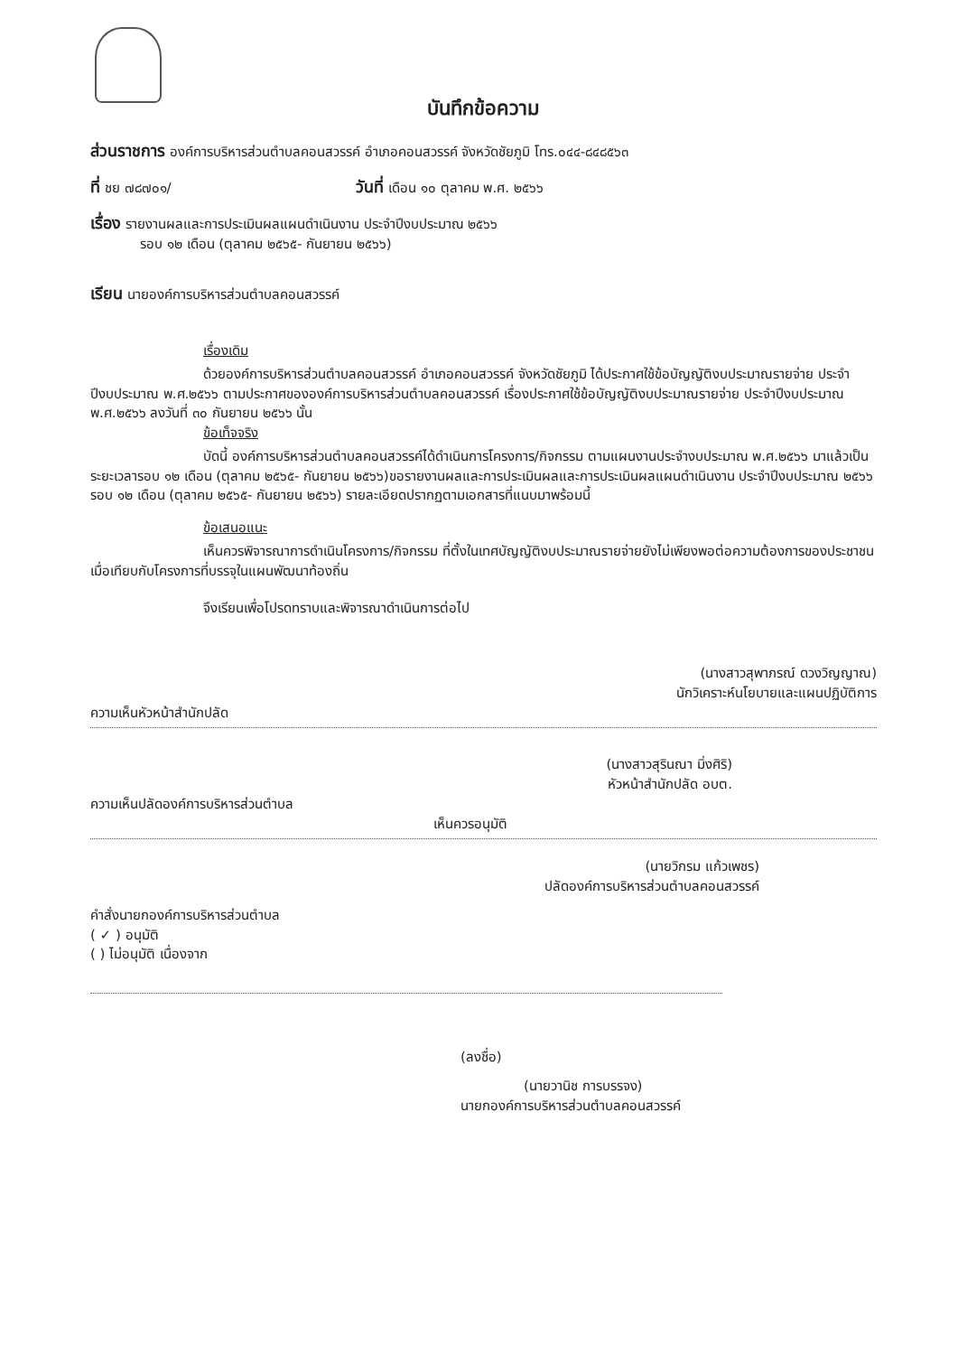บันทึกข้อความ
ส่วนราชการ องค์การบริหารส่วนตำบลคอนสวรรค์ อำเภอคอนสวรรค์ จังหวัดชัยภูมิ โทร.๐๔๔-๘๔๘๕๖๓
ที่ ชย ๗๘๗๐๑/ วันที่ เดือน ๑๐ ตุลาคม พ.ศ. ๒๕๖๖
เรื่อง รายงานผลและการประเมินผลแผนดำเนินงาน ประจำปีงบประมาณ ๒๕๖๖
รอบ ๑๒ เดือน (ตุลาคม ๒๕๖๕- กันยายน ๒๕๖๖)
เรียน นายองค์การบริหารส่วนตำบลคอนสวรรค์
เรื่องเดิม
ด้วยองค์การบริหารส่วนตำบลคอนสวรรค์ อำเภอคอนสวรรค์ จังหวัดชัยภูมิ ได้ประกาศใช้ข้อบัญญัติงบประมาณรายจ่าย ประจำปีงบประมาณ พ.ศ.๒๕๖๖ ตามประกาศขององค์การบริหารส่วนตำบลคอนสวรรค์ เรื่องประกาศใช้ข้อบัญญัติงบประมาณรายจ่าย ประจำปีงบประมาณ พ.ศ.๒๕๖๖ ลงวันที่ ๓๐ กันยายน ๒๕๖๖ นั้น
ข้อเท็จจริง
บัดนี้ องค์การบริหารส่วนตำบลคอนสวรรค์ได้ดำเนินการโครงการ/กิจกรรม ตามแผนงานประจำงบประมาณ พ.ศ.๒๕๖๖ มาแล้วเป็นระยะเวลารอบ ๑๒ เดือน (ตุลาคม ๒๕๖๕- กันยายน ๒๕๖๖)ขอรายงานผลและการประเมินผลและการประเมินผลแผนดำเนินงาน ประจำปีงบประมาณ ๒๕๖๖ รอบ ๑๒ เดือน (ตุลาคม ๒๕๖๕- กันยายน ๒๕๖๖) รายละเอียดปรากฏตามเอกสารที่แนบมาพร้อมนี้
ข้อเสนอแนะ
เห็นควรพิจารณาการดำเนินโครงการ/กิจกรรม ที่ตั้งในเทศบัญญัติงบประมาณรายจ่ายยังไม่เพียงพอต่อความต้องการของประชาชนเมื่อเทียบกับโครงการที่บรรจุในแผนพัฒนาท้องถิ่น
จึงเรียนเพื่อโปรดทราบและพิจารณาดำเนินการต่อไป
(นางสาวสุพาภรณ์ ดวงวิญญาณ)
นักวิเคราะห์นโยบายและแผนปฏิบัติการ
ความเห็นหัวหน้าสำนักปลัด
(นางสาวสุรินณา มิ่งศิริ)
หัวหน้าสำนักปลัด อบต.
ความเห็นปลัดองค์การบริหารส่วนตำบล
เห็นควรอนุมัติ
(นายวิกรม แก้วเพชร)
ปลัดองค์การบริหารส่วนตำบลคอนสวรรค์
คำสั่งนายกองค์การบริหารส่วนตำบล
( ✓ ) อนุมัติ
( ) ไม่อนุมัติ เนื่องจาก
(ลงชื่อ)
(นายวานิช การบรรจง)
นายกองค์การบริหารส่วนตำบลคอนสวรรค์